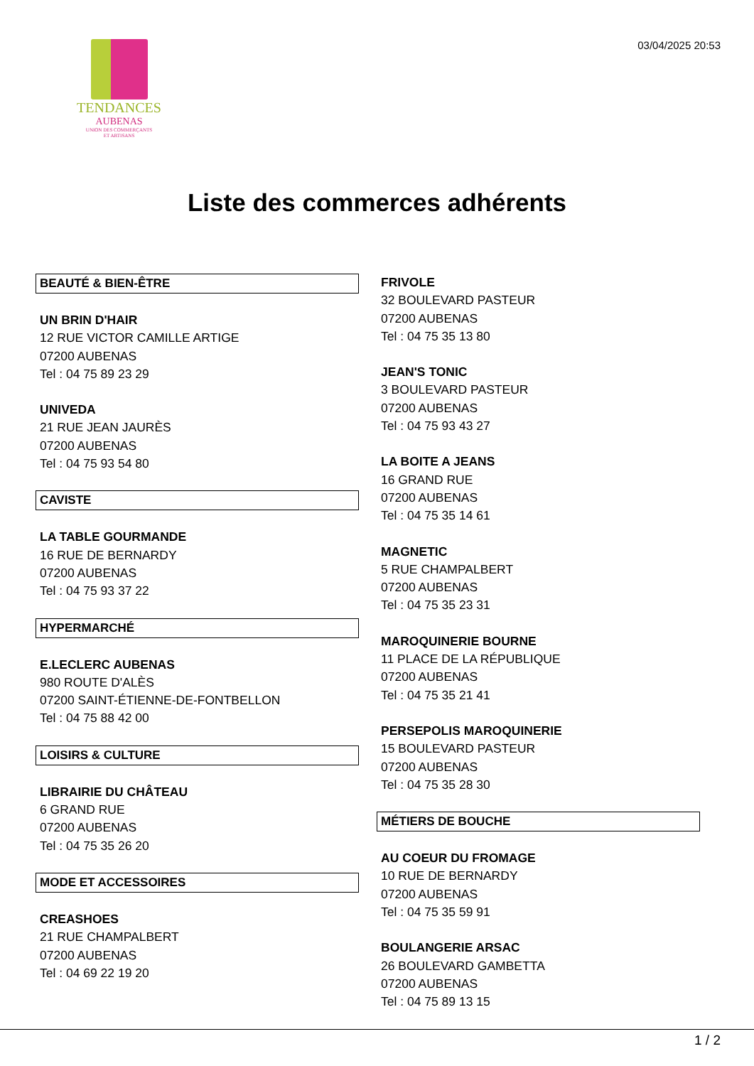TENDANCES
AUBENAS
UNION DES COMMERÇANTS
ET ARTISANS
03/04/2025 20:53
Liste des commerces adhérents
BEAUTÉ & BIEN-ÊTRE
UN BRIN D'HAIR
12 RUE VICTOR CAMILLE ARTIGE
07200 AUBENAS
Tel : 04 75 89 23 29
UNIVEDA
21 RUE JEAN JAURÈS
07200 AUBENAS
Tel : 04 75 93 54 80
CAVISTE
LA TABLE GOURMANDE
16 RUE DE BERNARDY
07200 AUBENAS
Tel : 04 75 93 37 22
HYPERMARCHÉ
E.LECLERC AUBENAS
980 ROUTE D'ALÈS
07200 SAINT-ÉTIENNE-DE-FONTBELLON
Tel : 04 75 88 42 00
LOISIRS & CULTURE
LIBRAIRIE DU CHÂTEAU
6 GRAND RUE
07200 AUBENAS
Tel : 04 75 35 26 20
MODE ET ACCESSOIRES
CREASHOES
21 RUE CHAMPALBERT
07200 AUBENAS
Tel : 04 69 22 19 20
FRIVOLE
32 BOULEVARD PASTEUR
07200 AUBENAS
Tel : 04 75 35 13 80
JEAN'S TONIC
3 BOULEVARD PASTEUR
07200 AUBENAS
Tel : 04 75 93 43 27
LA BOITE A JEANS
16 GRAND RUE
07200 AUBENAS
Tel : 04 75 35 14 61
MAGNETIC
5 RUE CHAMPALBERT
07200 AUBENAS
Tel : 04 75 35 23 31
MAROQUINERIE BOURNE
11 PLACE DE LA RÉPUBLIQUE
07200 AUBENAS
Tel : 04 75 35 21 41
PERSEPOLIS MAROQUINERIE
15 BOULEVARD PASTEUR
07200 AUBENAS
Tel : 04 75 35 28 30
MÉTIERS DE BOUCHE
AU COEUR DU FROMAGE
10 RUE DE BERNARDY
07200 AUBENAS
Tel : 04 75 35 59 91
BOULANGERIE ARSAC
26 BOULEVARD GAMBETTA
07200 AUBENAS
Tel : 04 75 89 13 15
1 / 2